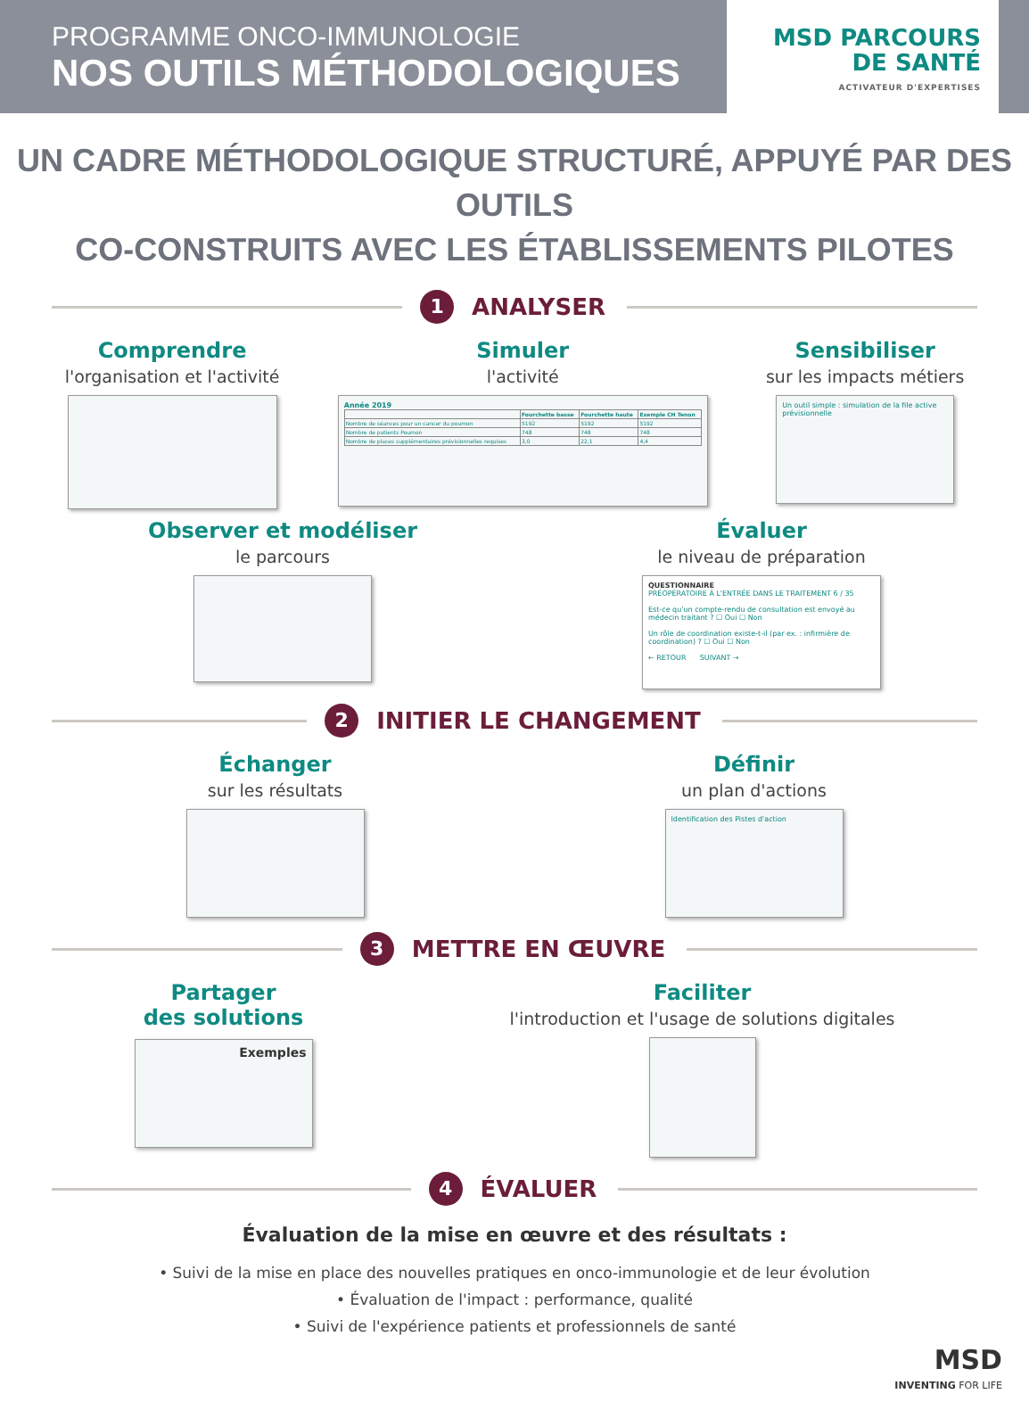PROGRAMME ONCO-IMMUNOLOGIE
NOS OUTILS MÉTHODOLOGIQUES
MSD PARCOURS
DE SANTÉ
ACTIVATEUR D'EXPERTISES
UN CADRE MÉTHODOLOGIQUE STRUCTURÉ, APPUYÉ PAR DES OUTILS
CO-CONSTRUITS AVEC LES ÉTABLISSEMENTS PILOTES
1
ANALYSER
Comprendre
l'organisation et l'activité
Simuler
l'activité
Année 2019
| | Fourchette basse | Fourchette haute | Exemple CH Tenon |
| --- | --- | --- | --- |
| Nombre de séances pour un cancer du poumon | 5192 | 5192 | 5192 |
| Nombre de patients Poumon | 748 | 748 | 748 |
| Nombre de places supplémentaires prévisionnelles requises | 3,0 | 22,1 | 4,4 |
Sensibiliser
sur les impacts métiers
Un outil simple : simulation de la file active prévisionnelle
Observer et modéliser
le parcours
Évaluer
le niveau de préparation
QUESTIONNAIRE
PRÉOPÉRATOIRE À L'ENTRÉE DANS LE TRAITEMENT 6 / 35
Est-ce qu'un compte-rendu de consultation est envoyé au médecin traitant ? ☐ Oui ☐ Non
Un rôle de coordination existe-t-il (par ex. : infirmière de coordination) ? ☐ Oui ☐ Non
← RETOUR SUIVANT →
2
INITIER LE CHANGEMENT
Échanger
sur les résultats
Définir
un plan d'actions
Identification des Pistes d'action
3
METTRE EN ŒUVRE
Partager
des solutions
Exemples
Faciliter
l'introduction et l'usage de solutions digitales
4
ÉVALUER
Évaluation de la mise en œuvre et des résultats :
• Suivi de la mise en place des nouvelles pratiques en onco-immunologie et de leur évolution
• Évaluation de l'impact : performance, qualité
• Suivi de l'expérience patients et professionnels de santé
MSD
INVENTING FOR LIFE